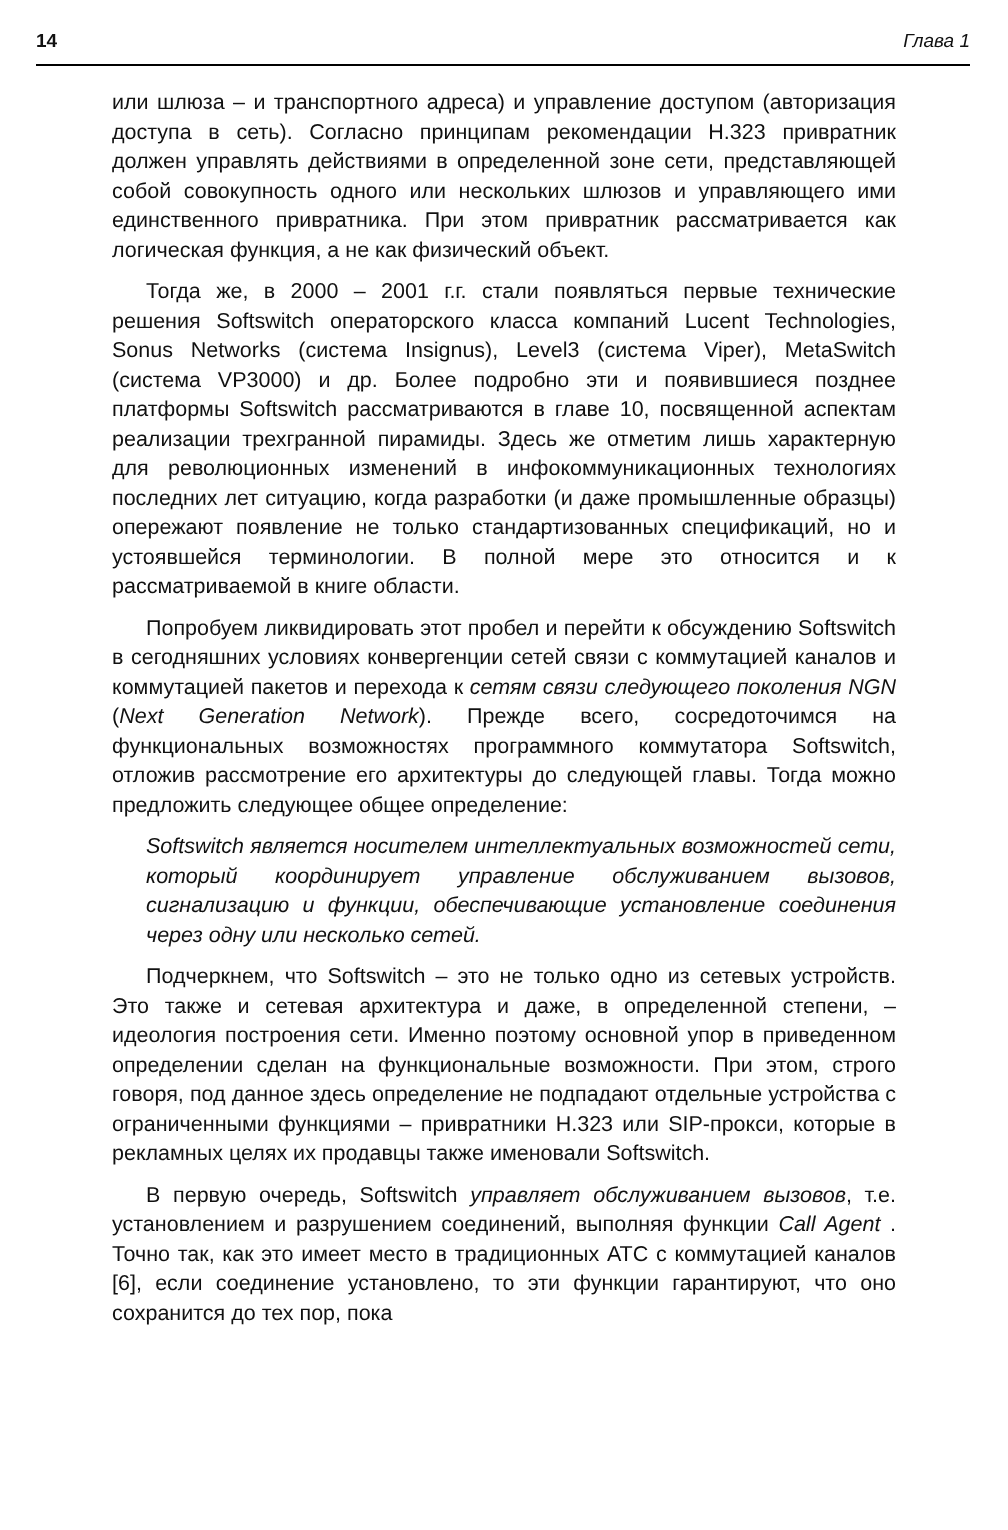14 Глава 1
или шлюза – и транспортного адреса) и управление доступом (авторизация доступа в сеть). Согласно принципам рекомендации H.323 привратник должен управлять действиями в определенной зоне сети, представляющей собой совокупность одного или нескольких шлюзов и управляющего ими единственного привратника. При этом привратник рассматривается как логическая функция, а не как физический объект.
Тогда же, в 2000 – 2001 г.г. стали появляться первые технические решения Softswitch операторского класса компаний Lucent Technologies, Sonus Networks (система Insignus), Level3 (система Viper), MetaSwitch (система VP3000) и др. Более подробно эти и появившиеся позднее платформы Softswitch рассматриваются в главе 10, посвященной аспектам реализации трехгранной пирамиды. Здесь же отметим лишь характерную для революционных изменений в инфокоммуникационных технологиях последних лет ситуацию, когда разработки (и даже промышленные образцы) опережают появление не только стандартизованных спецификаций, но и устоявшейся терминологии. В полной мере это относится и к рассматриваемой в книге области.
Попробуем ликвидировать этот пробел и перейти к обсуждению Softswitch в сегодняшних условиях конвергенции сетей связи с коммутацией каналов и коммутацией пакетов и перехода к сетям связи следующего поколения NGN (Next Generation Network). Прежде всего, сосредоточимся на функциональных возможностях программного коммутатора Softswitch, отложив рассмотрение его архитектуры до следующей главы. Тогда можно предложить следующее общее определение:
Softswitch является носителем интеллектуальных возможностей сети, который координирует управление обслуживанием вызовов, сигнализацию и функции, обеспечивающие установление соединения через одну или несколько сетей.
Подчеркнем, что Softswitch – это не только одно из сетевых устройств. Это также и сетевая архитектура и даже, в определенной степени, – идеология построения сети. Именно поэтому основной упор в приведенном определении сделан на функциональные возможности. При этом, строго говоря, под данное здесь определение не подпадают отдельные устройства с ограниченными функциями – привратники H.323 или SIP-прокси, которые в рекламных целях их продавцы также именовали Softswitch.
В первую очередь, Softswitch управляет обслуживанием вызовов, т.е. установлением и разрушением соединений, выполняя функции Call Agent . Точно так, как это имеет место в традиционных АТС с коммутацией каналов [6], если соединение установлено, то эти функции гарантируют, что оно сохранится до тех пор, пока